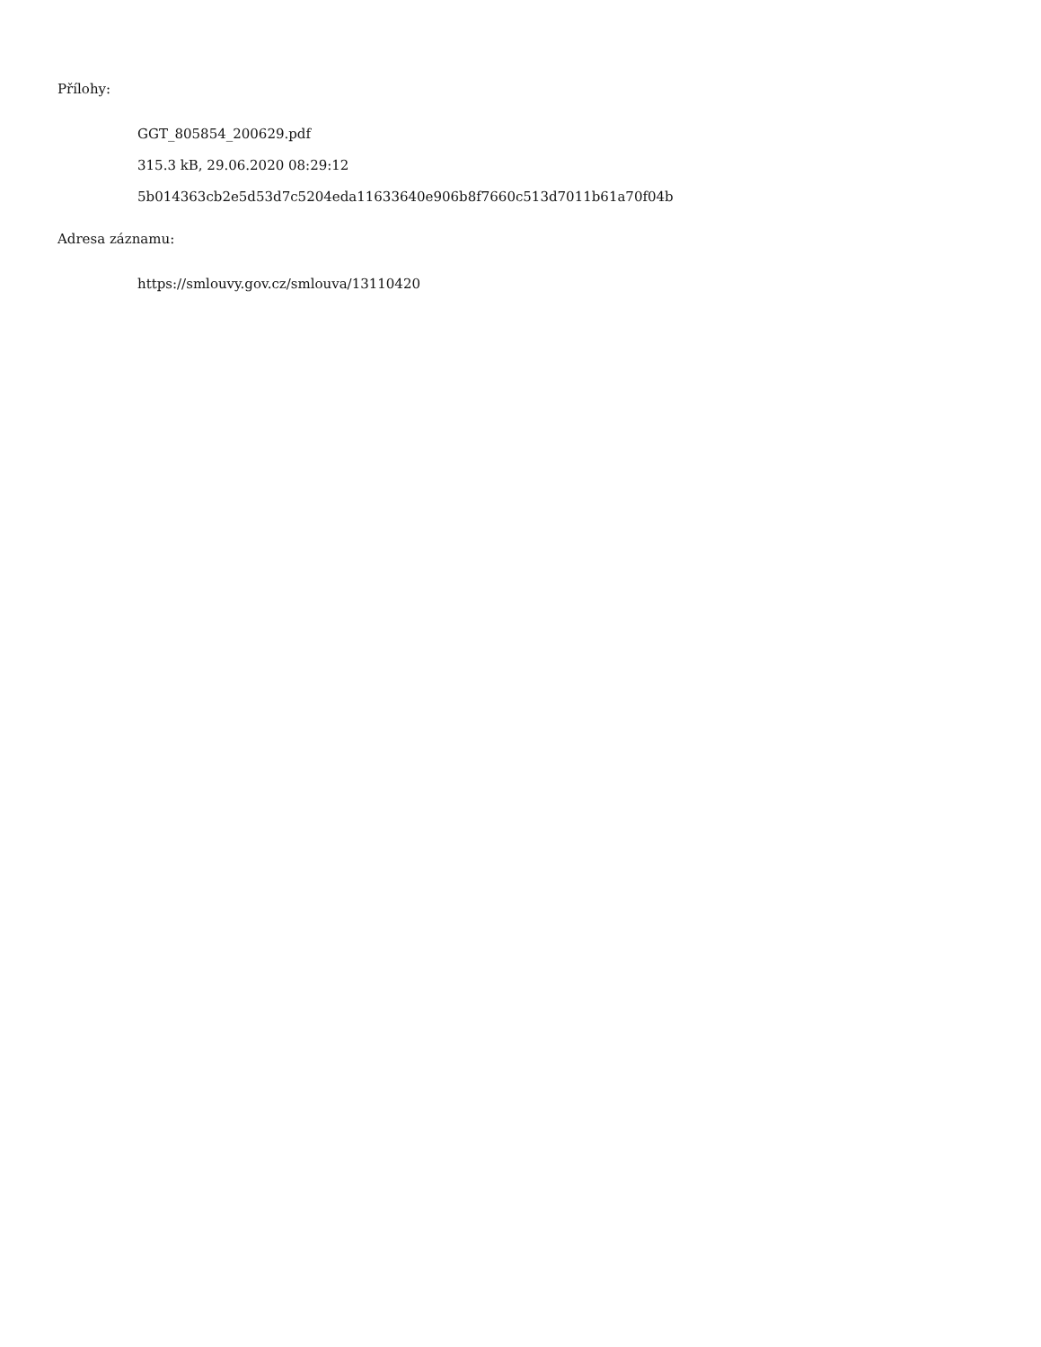Přílohy:
GGT_805854_200629.pdf
315.3 kB, 29.06.2020 08:29:12
5b014363cb2e5d53d7c5204eda11633640e906b8f7660c513d7011b61a70f04b
Adresa záznamu:
https://smlouvy.gov.cz/smlouva/13110420